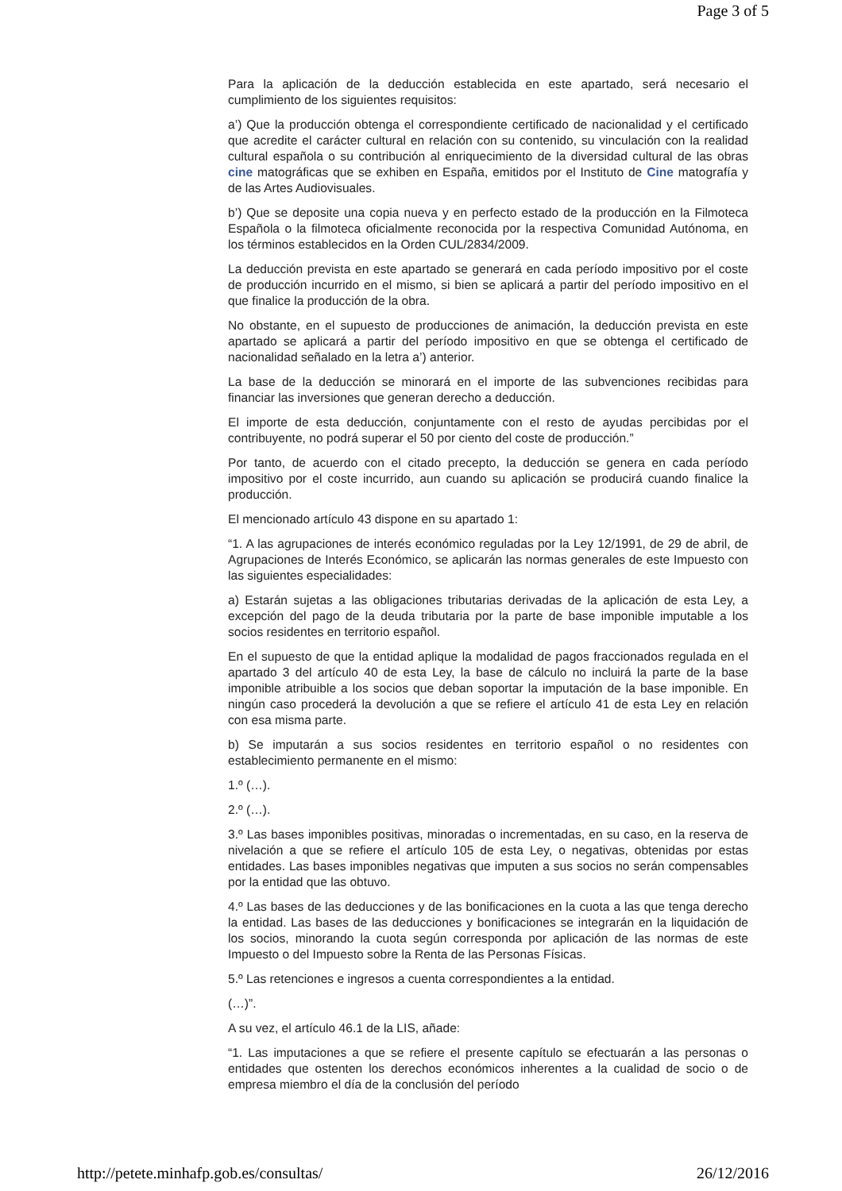Page 3 of 5
Para la aplicación de la deducción establecida en este apartado, será necesario el cumplimiento de los siguientes requisitos:
a’) Que la producción obtenga el correspondiente certificado de nacionalidad y el certificado que acredite el carácter cultural en relación con su contenido, su vinculación con la realidad cultural española o su contribución al enriquecimiento de la diversidad cultural de las obras cine matográficas que se exhiben en España, emitidos por el Instituto de Cine matografía y de las Artes Audiovisuales.
b’) Que se deposite una copia nueva y en perfecto estado de la producción en la Filmoteca Española o la filmoteca oficialmente reconocida por la respectiva Comunidad Autónoma, en los términos establecidos en la Orden CUL/2834/2009.
La deducción prevista en este apartado se generará en cada período impositivo por el coste de producción incurrido en el mismo, si bien se aplicará a partir del período impositivo en el que finalice la producción de la obra.
No obstante, en el supuesto de producciones de animación, la deducción prevista en este apartado se aplicará a partir del período impositivo en que se obtenga el certificado de nacionalidad señalado en la letra a’) anterior.
La base de la deducción se minorará en el importe de las subvenciones recibidas para financiar las inversiones que generan derecho a deducción.
El importe de esta deducción, conjuntamente con el resto de ayudas percibidas por el contribuyente, no podrá superar el 50 por ciento del coste de producción.”
Por tanto, de acuerdo con el citado precepto, la deducción se genera en cada período impositivo por el coste incurrido, aun cuando su aplicación se producirá cuando finalice la producción.
El mencionado artículo 43 dispone en su apartado 1:
“1. A las agrupaciones de interés económico reguladas por la Ley 12/1991, de 29 de abril, de Agrupaciones de Interés Económico, se aplicarán las normas generales de este Impuesto con las siguientes especialidades:
a) Estarán sujetas a las obligaciones tributarias derivadas de la aplicación de esta Ley, a excepción del pago de la deuda tributaria por la parte de base imponible imputable a los socios residentes en territorio español.
En el supuesto de que la entidad aplique la modalidad de pagos fraccionados regulada en el apartado 3 del artículo 40 de esta Ley, la base de cálculo no incluirá la parte de la base imponible atribuible a los socios que deban soportar la imputación de la base imponible. En ningún caso procederá la devolución a que se refiere el artículo 41 de esta Ley en relación con esa misma parte.
b) Se imputarán a sus socios residentes en territorio español o no residentes con establecimiento permanente en el mismo:
1.º (…).
2.º (…).
3.º Las bases imponibles positivas, minoradas o incrementadas, en su caso, en la reserva de nivelación a que se refiere el artículo 105 de esta Ley, o negativas, obtenidas por estas entidades. Las bases imponibles negativas que imputen a sus socios no serán compensables por la entidad que las obtuvo.
4.º Las bases de las deducciones y de las bonificaciones en la cuota a las que tenga derecho la entidad. Las bases de las deducciones y bonificaciones se integrarán en la liquidación de los socios, minorando la cuota según corresponda por aplicación de las normas de este Impuesto o del Impuesto sobre la Renta de las Personas Físicas.
5.º Las retenciones e ingresos a cuenta correspondientes a la entidad.
(…)”.
A su vez, el artículo 46.1 de la LIS, añade:
“1. Las imputaciones a que se refiere el presente capítulo se efectuarán a las personas o entidades que ostenten los derechos económicos inherentes a la cualidad de socio o de empresa miembro el día de la conclusión del período
http://petete.minhafp.gob.es/consultas/ 26/12/2016